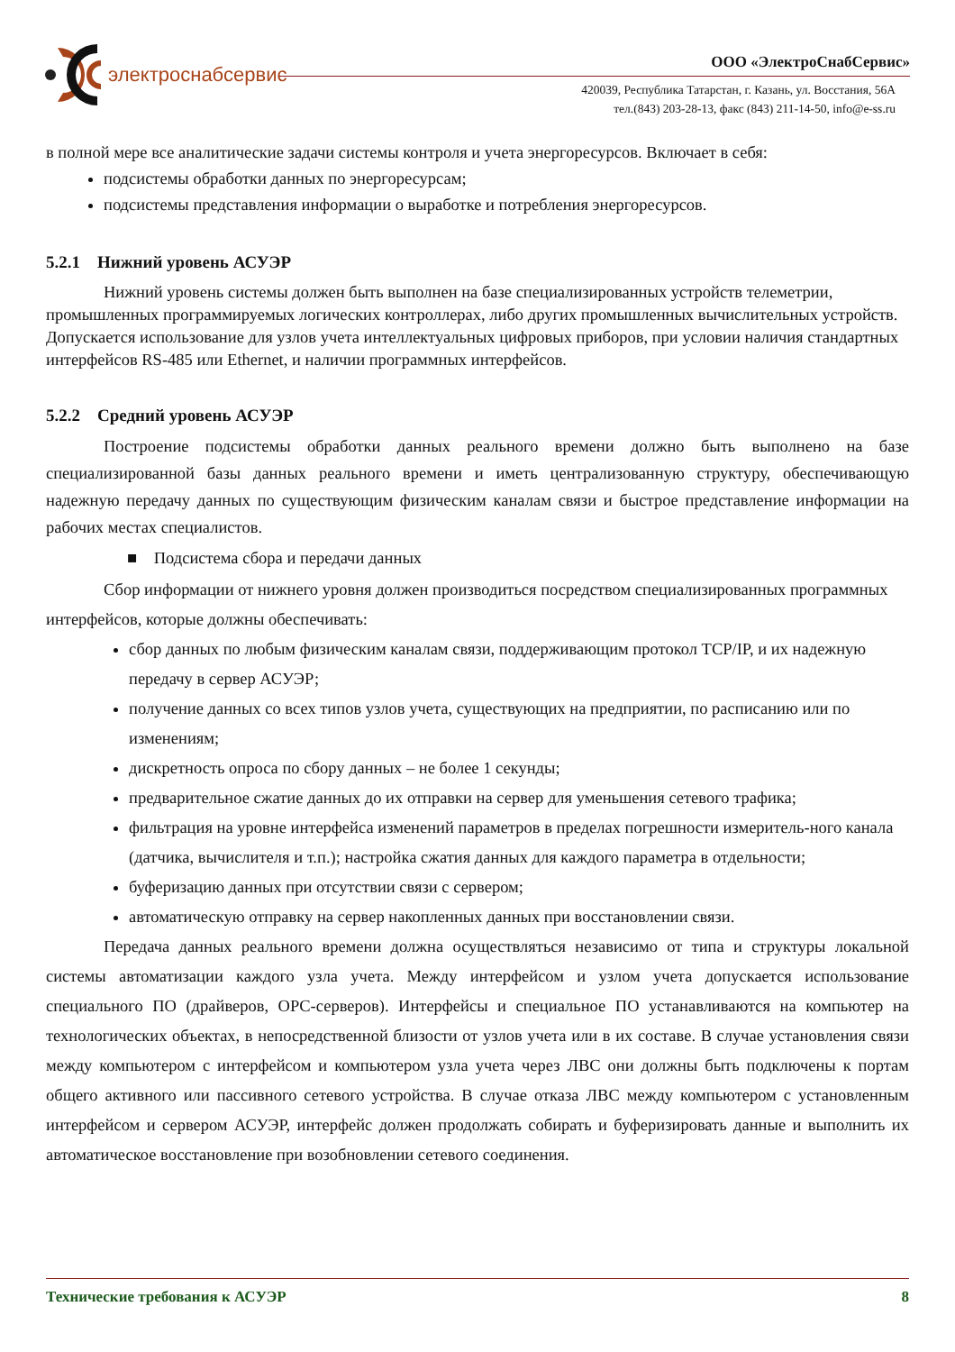электроснабсервис
ООО «ЭлектроСнабСервис»
420039, Республика Татарстан, г. Казань, ул. Восстания, 56А
тел.(843) 203-28-13, факс (843) 211-14-50, info@e-ss.ru
в полной мере все аналитические задачи системы контроля и учета энергоресурсов. Включает в себя:
подсистемы обработки данных по энергоресурсам;
подсистемы представления информации о выработке и потребления энергоресурсов.
5.2.1 Нижний уровень АСУЭР
Нижний уровень системы должен быть выполнен на базе специализированных устройств телеметрии, промышленных программируемых логических контроллерах, либо других промышленных вычислительных устройств. Допускается использование для узлов учета интеллектуальных цифровых приборов, при условии наличия стандартных интерфейсов RS-485 или Ethernet, и наличии программных интерфейсов.
5.2.2 Средний уровень АСУЭР
Построение подсистемы обработки данных реального времени должно быть выполнено на базе специализированной базы данных реального времени и иметь централизованную структуру, обеспечивающую надежную передачу данных по существующим физическим каналам связи и быстрое представление информации на рабочих местах специалистов.
■ Подсистема сбора и передачи данных
Сбор информации от нижнего уровня должен производиться посредством специализированных программных интерфейсов, которые должны обеспечивать:
сбор данных по любым физическим каналам связи, поддерживающим протокол TCP/IP, и их надежную передачу в сервер АСУЭР;
получение данных со всех типов узлов учета, существующих на предприятии, по расписанию или по изменениям;
дискретность опроса по сбору данных – не более 1 секунды;
предварительное сжатие данных до их отправки на сервер для уменьшения сетевого трафика;
фильтрация на уровне интерфейса изменений параметров в пределах погрешности измеритель-ного канала (датчика, вычислителя и т.п.); настройка сжатия данных для каждого параметра в отдельности;
буферизацию данных при отсутствии связи с сервером;
автоматическую отправку на сервер накопленных данных при восстановлении связи.
Передача данных реального времени должна осуществляться независимо от типа и структуры локальной системы автоматизации каждого узла учета. Между интерфейсом и узлом учета допускается использование специального ПО (драйверов, OPC-серверов). Интерфейсы и специальное ПО устанавливаются на компьютер на технологических объектах, в непосредственной близости от узлов учета или в их составе. В случае установления связи между компьютером с интерфейсом и компьютером узла учета через ЛВС они должны быть подключены к портам общего активного или пассивного сетевого устройства. В случае отказа ЛВС между компьютером с установленным интерфейсом и сервером АСУЭР, интерфейс должен продолжать собирать и буферизировать данные и выполнить их автоматическое восстановление при возобновлении сетевого соединения.
Технические требования к АСУЭР 8